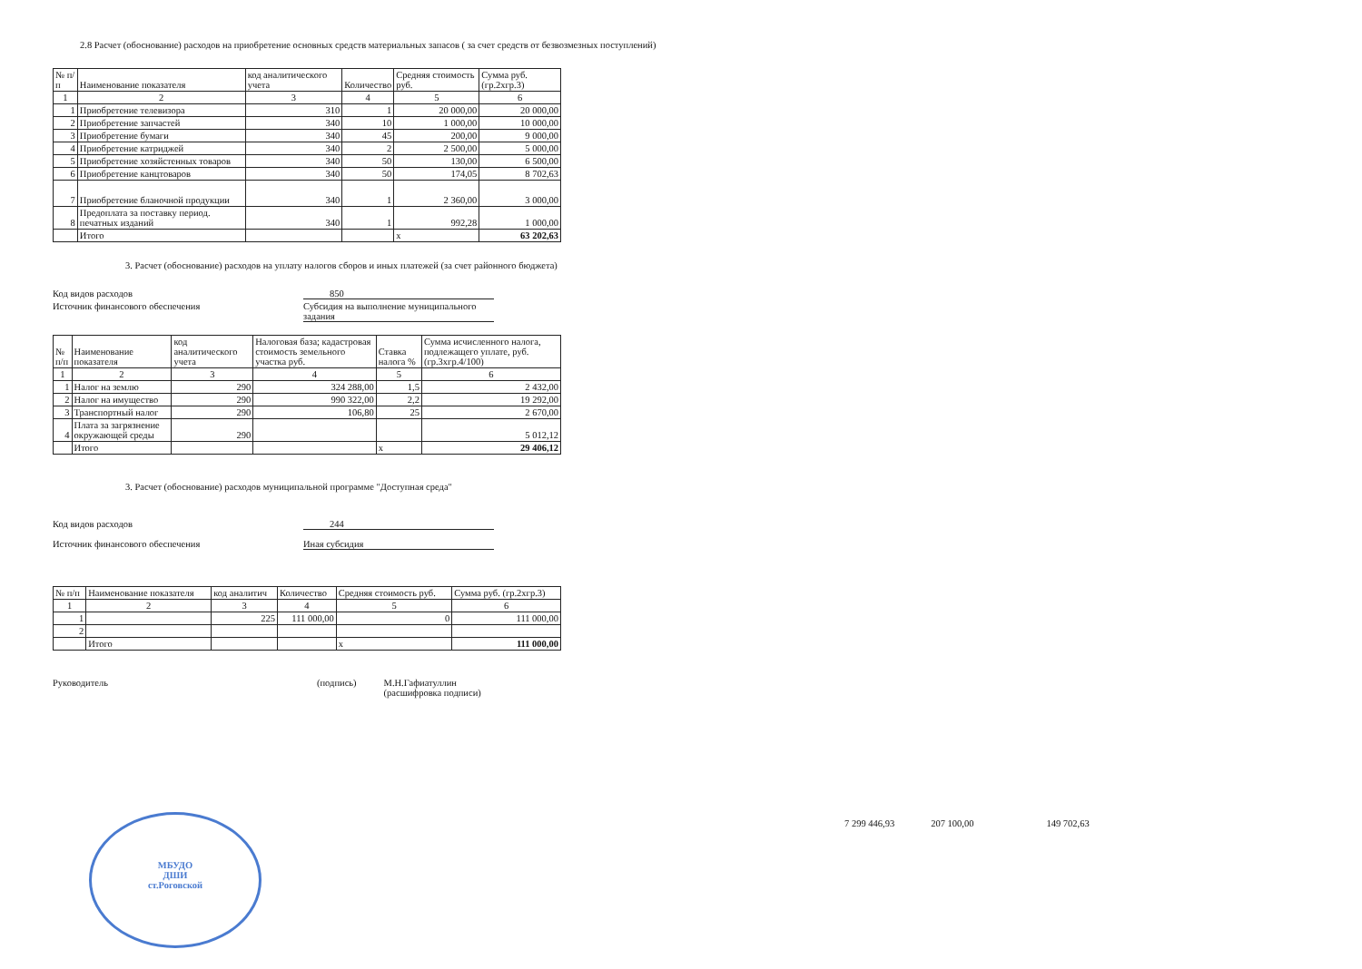2.8 Расчет (обоснование) расходов на приобретение основных средств материальных запасов ( за счет средств от безвозмезных поступлений)
| № п/п | Наименование показателя | код аналитического учета | Количество | Средняя стоимость руб. | Сумма руб. (гр.2хгр.3) |
| --- | --- | --- | --- | --- | --- |
| 1 | 2 | 3 | 4 | 5 | 6 |
| 1 | Приобретение телевизора | 310 | 1 | 20 000,00 | 20 000,00 |
| 2 | Приобретение запчастей | 340 | 10 | 1 000,00 | 10 000,00 |
| 3 | Приобретение бумаги | 340 | 45 | 200,00 | 9 000,00 |
| 4 | Приобретение катриджей | 340 | 2 | 2 500,00 | 5 000,00 |
| 5 | Приобретение хозяйстенных товаров | 340 | 50 | 130,00 | 6 500,00 |
| 6 | Приобретение канцтоваров | 340 | 50 | 174,05 | 8 702,63 |
| 7 | Приобретение бланочной продукции | 340 | 1 | 2 360,00 | 3 000,00 |
| 8 | Предоплата за поставку период. печатных изданий | 340 | 1 | 992,28 | 1 000,00 |
| | Итого | | | х | 63 202,63 |
3. Расчет (обоснование) расходов на уплату налогов сборов и иных платежей (за счет районного бюджета)
Код видов расходов 850
Источник финансового обеспечения Субсидия на выполнение муниципального задания
| № п/п | Наименование показателя | код аналитического учета | Налоговая база; кадастровая стоимость земельного участка руб. | Ставка налога % | Сумма исчисленного налога, подлежащего уплате, руб. (гр.3хгр.4/100) |
| --- | --- | --- | --- | --- | --- |
| 1 | 2 | 3 | 4 | 5 | 6 |
| 1 | Налог на землю | 290 | 324 288,00 | 1,5 | 2 432,00 |
| 2 | Налог на имущество | 290 | 990 322,00 | 2,2 | 19 292,00 |
| 3 | Транспортный налог | 290 | 106,80 | 25 | 2 670,00 |
| 4 | Плата за загрязнение окружающей среды | 290 | | | 5 012,12 |
| | Итого | | | х | 29 406,12 |
3. Расчет (обоснование) расходов муниципальной программе "Доступная среда"
Код видов расходов 244
Источник финансового обеспечения Иная субсидия
| № п/п | Наименование показателя | код аналитич | Количество | Средняя стоимость руб. | Сумма руб. (гр.2хгр.3) |
| --- | --- | --- | --- | --- | --- |
| 1 | 2 | 3 | 4 | 5 | 6 |
| 1 | | 225 | 111 000,00 | 0 | 111 000,00 |
| 2 | | | | | |
| | Итого | | | х | 111 000,00 |
Руководитель (подпись) М.Н.Гафиатуллин
(расшифровка подписи)
7 299 446,93 207 100,00 149 702,63
МБУДО
ДШИ
ст.Роговской